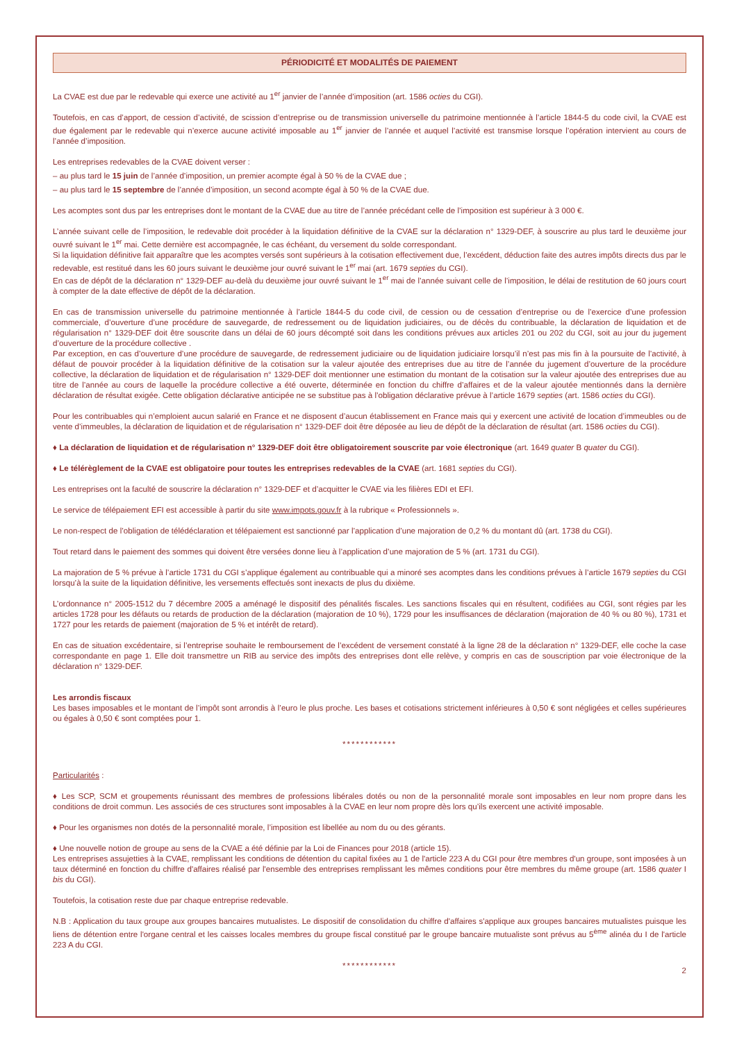PÉRIODICITÉ ET MODALITÉS DE PAIEMENT
La CVAE est due par le redevable qui exerce une activité au 1<sup>er</sup> janvier de l’année d’imposition (art. 1586 octies du CGI).
Toutefois, en cas d’apport, de cession d’activité, de scission d’entreprise ou de transmission universelle du patrimoine mentionnée à l’article 1844-5 du code civil, la CVAE est due également par le redevable qui n’exerce aucune activité imposable au 1<sup>er</sup> janvier de l’année et auquel l’activité est transmise lorsque l’opération intervient au cours de l’année d’imposition.
Les entreprises redevables de la CVAE doivent verser :
– au plus tard le 15 juin de l’année d’imposition, un premier acompte égal à 50 % de la CVAE due ;
– au plus tard le 15 septembre de l’année d’imposition, un second acompte égal à 50 % de la CVAE due.
Les acomptes sont dus par les entreprises dont le montant de la CVAE due au titre de l’année précédant celle de l’imposition est supérieur à 3 000 €.
L’année suivant celle de l’imposition, le redevable doit procéder à la liquidation définitive de la CVAE sur la déclaration n° 1329-DEF, à souscrire au plus tard le deuxième jour ouvré suivant le 1<sup>er</sup> mai. Cette dernière est accompagnée, le cas échéant, du versement du solde correspondant.
Si la liquidation définitive fait apparaître que les acomptes versés sont supérieurs à la cotisation effectivement due, l’excédent, déduction faite des autres impôts directs dus par le redevable, est restitué dans les 60 jours suivant le deuxième jour ouvré suivant le 1<sup>er</sup> mai (art. 1679 septies du CGI).
En cas de dépôt de la déclaration n° 1329-DEF au-delà du deuxième jour ouvré suivant le 1<sup>er</sup> mai de l’année suivant celle de l’imposition, le délai de restitution de 60 jours court à compter de la date effective de dépôt de la déclaration.
En cas de transmission universelle du patrimoine mentionnée à l’article 1844-5 du code civil, de cession ou de cessation d’entreprise ou de l’exercice d’une profession commerciale, d’ouverture d’une procédure de sauvegarde, de redressement ou de liquidation judiciaires, ou de décès du contribuable, la déclaration de liquidation et de régularisation n° 1329-DEF doit être souscrite dans un délai de 60 jours décompté soit dans les conditions prévues aux articles 201 ou 202 du CGI, soit au jour du jugement d’ouverture de la procédure collective .
Par exception, en cas d’ouverture d’une procédure de sauvegarde, de redressement judiciaire ou de liquidation judiciaire lorsqu’il n’est pas mis fin à la poursuite de l’activité, à défaut de pouvoir procéder à la liquidation définitive de la cotisation sur la valeur ajoutée des entreprises due au titre de l’année du jugement d’ouverture de la procédure collective, la déclaration de liquidation et de régularisation n° 1329-DEF doit mentionner une estimation du montant de la cotisation sur la valeur ajoutée des entreprises due au titre de l’année au cours de laquelle la procédure collective a été ouverte, déterminée en fonction du chiffre d’affaires et de la valeur ajoutée mentionnés dans la dernière déclaration de résultat exigée. Cette obligation déclarative anticipée ne se substitue pas à l’obligation déclarative prévue à l’article 1679 septies (art. 1586 octies du CGI).
Pour les contribuables qui n’emploient aucun salarié en France et ne disposent d’aucun établissement en France mais qui y exercent une activité de location d’immeubles ou de vente d’immeubles, la déclaration de liquidation et de régularisation n° 1329-DEF doit être déposée au lieu de dépôt de la déclaration de résultat (art. 1586 octies du CGI).
♦ La déclaration de liquidation et de régularisation n° 1329-DEF doit être obligatoirement souscrite par voie électronique (art. 1649 quater B quater du CGI).
♦ Le télérèglement de la CVAE est obligatoire pour toutes les entreprises redevables de la CVAE (art. 1681 septies du CGI).
Les entreprises ont la faculté de souscrire la déclaration n° 1329-DEF et d’acquitter le CVAE via les filières EDI et EFI.
Le service de télépaiement EFI est accessible à partir du site www.impots.gouv.fr à la rubrique « Professionnels ».
Le non-respect de l’obligation de télédéclaration et télépaiement est sanctionné par l’application d’une majoration de 0,2 % du montant dû (art. 1738 du CGI).
Tout retard dans le paiement des sommes qui doivent être versées donne lieu à l’application d’une majoration de 5 % (art. 1731 du CGI).
La majoration de 5 % prévue à l’article 1731 du CGI s’applique également au contribuable qui a minoré ses acomptes dans les conditions prévues à l’article 1679 septies du CGI lorsqu’à la suite de la liquidation définitive, les versements effectués sont inexacts de plus du dixième.
L’ordonnance n° 2005-1512 du 7 décembre 2005 a aménagé le dispositif des pénalités fiscales. Les sanctions fiscales qui en résultent, codifiées au CGI, sont régies par les articles 1728 pour les défauts ou retards de production de la déclaration (majoration de 10 %), 1729 pour les insuffisances de déclaration (majoration de 40 % ou 80 %), 1731 et 1727 pour les retards de paiement (majoration de 5 % et intérêt de retard).
En cas de situation excédentaire, si l’entreprise souhaite le remboursement de l’excédent de versement constaté à la ligne 28 de la déclaration n° 1329-DEF, elle coche la case correspondante en page 1. Elle doit transmettre un RIB au service des impôts des entreprises dont elle relève, y compris en cas de souscription par voie électronique de la déclaration n° 1329-DEF.
Les arrondis fiscaux
Les bases imposables et le montant de l’impôt sont arrondis à l’euro le plus proche. Les bases et cotisations strictement inférieures à 0,50 € sont négligées et celles supérieures ou égales à 0,50 € sont comptées pour 1.
************
Particularités :
♦ Les SCP, SCM et groupements réunissant des membres de professions libérales dotés ou non de la personnalité morale sont imposables en leur nom propre dans les conditions de droit commun. Les associés de ces structures sont imposables à la CVAE en leur nom propre dès lors qu’ils exercent une activité imposable.
♦ Pour les organismes non dotés de la personnalité morale, l’imposition est libellée au nom du ou des gérants.
♦ Une nouvelle notion de groupe au sens de la CVAE a été définie par la Loi de Finances pour 2018 (article 15).
Les entreprises assujetties à la CVAE, remplissant les conditions de détention du capital fixées au 1 de l'article 223 A du CGI pour être membres d'un groupe, sont imposées à un taux déterminé en fonction du chiffre d'affaires réalisé par l'ensemble des entreprises remplissant les mêmes conditions pour être membres du même groupe (art. 1586 quater I bis du CGI).
Toutefois, la cotisation reste due par chaque entreprise redevable.
N.B : Application du taux groupe aux groupes bancaires mutualistes. Le dispositif de consolidation du chiffre d'affaires s'applique aux groupes bancaires mutualistes puisque les liens de détention entre l'organe central et les caisses locales membres du groupe fiscal constitué par le groupe bancaire mutualiste sont prévus au 5<sup>ème</sup> alinéa du I de l'article 223 A du CGI.
************
2